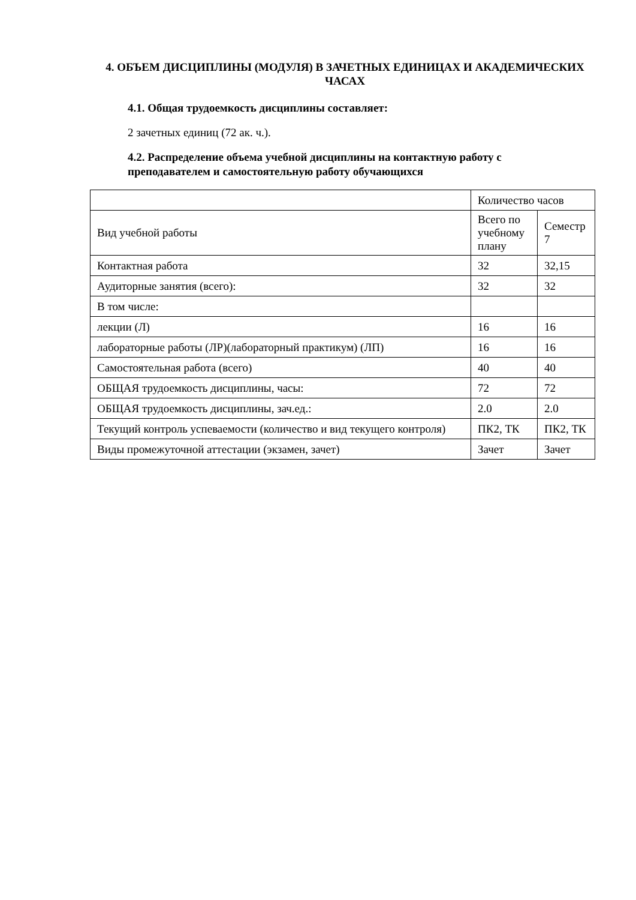4. ОБЪЕМ ДИСЦИПЛИНЫ (МОДУЛЯ) В ЗАЧЕТНЫХ ЕДИНИЦАХ И АКАДЕМИЧЕСКИХ ЧАСАХ
4.1. Общая трудоемкость дисциплины составляет:
2 зачетных единиц (72 ак. ч.).
4.2. Распределение объема учебной дисциплины на контактную работу с преподавателем и самостоятельную работу обучающихся
| | Количество часов | |
| Вид учебной работы | Всего по учебному плану | Семестр 7 |
| Контактная работа | 32 | 32,15 |
| Аудиторные занятия (всего): | 32 | 32 |
| В том числе: | | |
| лекции (Л) | 16 | 16 |
| лабораторные работы (ЛР)(лабораторный практикум) (ЛП) | 16 | 16 |
| Самостоятельная работа (всего) | 40 | 40 |
| ОБЩАЯ трудоемкость дисциплины, часы: | 72 | 72 |
| ОБЩАЯ трудоемкость дисциплины, зач.ед.: | 2.0 | 2.0 |
| Текущий контроль успеваемости (количество и вид текущего контроля) | ПК2, ТК | ПК2, ТК |
| Виды промежуточной аттестации (экзамен, зачет) | Зачет | Зачет |